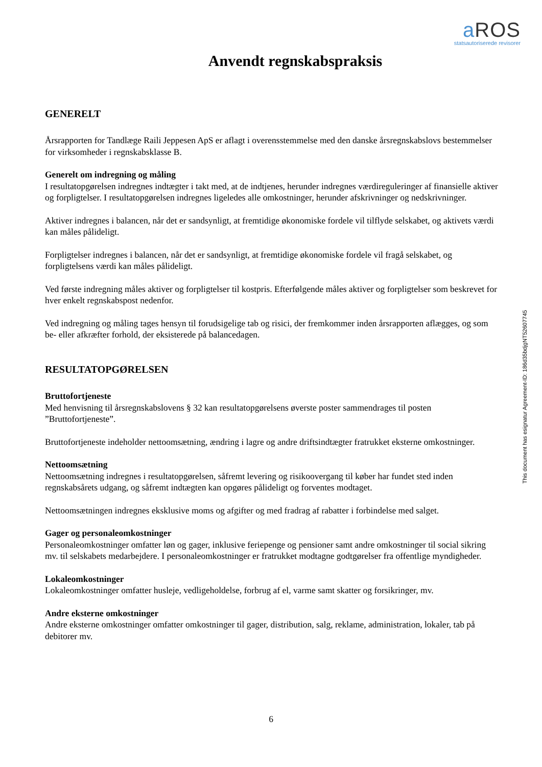a ROS
statsautoriserede revisorer
Anvendt regnskabspraksis
GENERELT
Årsrapporten for Tandlæge Raili Jeppesen ApS er aflagt i overensstemmelse med den danske årsregnskabslovs bestemmelser for virksomheder i regnskabsklasse B.
Generelt om indregning og måling
I resultatopgørelsen indregnes indtægter i takt med, at de indtjenes, herunder indregnes værdireguleringer af finansielle aktiver og forpligtelser. I resultatopgørelsen indregnes ligeledes alle omkostninger, herunder afskrivninger og nedskrivninger.
Aktiver indregnes i balancen, når det er sandsynligt, at fremtidige økonomiske fordele vil tilflyde selskabet, og aktivets værdi kan måles pålideligt.
Forpligtelser indregnes i balancen, når det er sandsynligt, at fremtidige økonomiske fordele vil fragå selskabet, og forpligtelsens værdi kan måles pålideligt.
Ved første indregning måles aktiver og forpligtelser til kostpris. Efterfølgende måles aktiver og forpligtelser som beskrevet for hver enkelt regnskabspost nedenfor.
Ved indregning og måling tages hensyn til forudsigelige tab og risici, der fremkommer inden årsrapporten aflægges, og som be- eller afkræfter forhold, der eksisterede på balancedagen.
RESULTATOPGØRELSEN
Bruttofortjeneste
Med henvisning til årsregnskabslovens § 32 kan resultatopgørelsens øverste poster sammendrages til posten ”Bruttofortjeneste”.
Bruttofortjeneste indeholder nettoomsætning, ændring i lagre og andre driftsindtægter fratrukket eksterne omkostninger.
Nettoomsætning
Nettoomsætning indregnes i resultatopgørelsen, såfremt levering og risikoovergang til køber har fundet sted inden regnskabsårets udgang, og såfremt indtægten kan opgøres pålideligt og forventes modtaget.
Nettoomsætningen indregnes eksklusive moms og afgifter og med fradrag af rabatter i forbindelse med salget.
Gager og personaleomkostninger
Personaleomkostninger omfatter løn og gager, inklusive feriepenge og pensioner samt andre omkostninger til social sikring mv. til selskabets medarbejdere. I personaleomkostninger er fratrukket modtagne godtgørelser fra offentlige myndigheder.
Lokaleomkostninger
Lokaleomkostninger omfatter husleje, vedligeholdelse, forbrug af el, varme samt skatter og forsikringer, mv.
Andre eksterne omkostninger
Andre eksterne omkostninger omfatter omkostninger til gager, distribution, salg, reklame, administration, lokaler, tab på debitorer mv.
This document has esignatur Agreement-ID: 186d35bdjgNT52607745
6